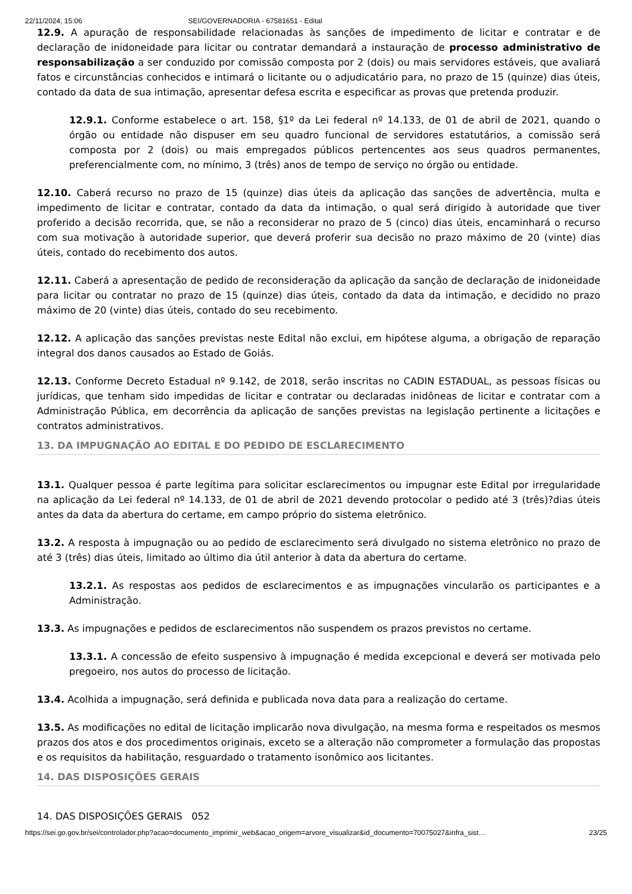22/11/2024, 15:06 SEI/GOVERNADORIA - 67581651 - Edital
12.9. A apuração de responsabilidade relacionadas às sanções de impedimento de licitar e contratar e de declaração de inidoneidade para licitar ou contratar demandará a instauração de processo administrativo de responsabilização a ser conduzido por comissão composta por 2 (dois) ou mais servidores estáveis, que avaliará fatos e circunstâncias conhecidos e intimará o licitante ou o adjudicatário para, no prazo de 15 (quinze) dias úteis, contado da data de sua intimação, apresentar defesa escrita e especificar as provas que pretenda produzir.
12.9.1. Conforme estabelece o art. 158, §1º da Lei federal nº 14.133, de 01 de abril de 2021, quando o órgão ou entidade não dispuser em seu quadro funcional de servidores estatutários, a comissão será composta por 2 (dois) ou mais empregados públicos pertencentes aos seus quadros permanentes, preferencialmente com, no mínimo, 3 (três) anos de tempo de serviço no órgão ou entidade.
12.10. Caberá recurso no prazo de 15 (quinze) dias úteis da aplicação das sanções de advertência, multa e impedimento de licitar e contratar, contado da data da intimação, o qual será dirigido à autoridade que tiver proferido a decisão recorrida, que, se não a reconsiderar no prazo de 5 (cinco) dias úteis, encaminhará o recurso com sua motivação à autoridade superior, que deverá proferir sua decisão no prazo máximo de 20 (vinte) dias úteis, contado do recebimento dos autos.
12.11. Caberá a apresentação de pedido de reconsideração da aplicação da sanção de declaração de inidoneidade para licitar ou contratar no prazo de 15 (quinze) dias úteis, contado da data da intimação, e decidido no prazo máximo de 20 (vinte) dias úteis, contado do seu recebimento.
12.12. A aplicação das sanções previstas neste Edital não exclui, em hipótese alguma, a obrigação de reparação integral dos danos causados ao Estado de Goiás.
12.13. Conforme Decreto Estadual nº 9.142, de 2018, serão inscritas no CADIN ESTADUAL, as pessoas físicas ou jurídicas, que tenham sido impedidas de licitar e contratar ou declaradas inidôneas de licitar e contratar com a Administração Pública, em decorrência da aplicação de sanções previstas na legislação pertinente a licitações e contratos administrativos.
13. DA IMPUGNAÇÃO AO EDITAL E DO PEDIDO DE ESCLARECIMENTO
13.1. Qualquer pessoa é parte legítima para solicitar esclarecimentos ou impugnar este Edital por irregularidade na aplicação da Lei federal nº 14.133, de 01 de abril de 2021 devendo protocolar o pedido até 3 (três)?dias úteis antes da data da abertura do certame, em campo próprio do sistema eletrônico.
13.2. A resposta à impugnação ou ao pedido de esclarecimento será divulgado no sistema eletrônico no prazo de até 3 (três) dias úteis, limitado ao último dia útil anterior à data da abertura do certame.
13.2.1. As respostas aos pedidos de esclarecimentos e as impugnações vincularão os participantes e a Administração.
13.3. As impugnações e pedidos de esclarecimentos não suspendem os prazos previstos no certame.
13.3.1. A concessão de efeito suspensivo à impugnação é medida excepcional e deverá ser motivada pelo pregoeiro, nos autos do processo de licitação.
13.4. Acolhida a impugnação, será definida e publicada nova data para a realização do certame.
13.5. As modificações no edital de licitação implicarão nova divulgação, na mesma forma e respeitados os mesmos prazos dos atos e dos procedimentos originais, exceto se a alteração não comprometer a formulação das propostas e os requisitos da habilitação, resguardado o tratamento isonômico aos licitantes.
14. DAS DISPOSIÇÕES GERAIS
14. DAS DISPOSIÇÕES GERAIS 052
https://sei.go.gov.br/sei/controlador.php?acao=documento_imprimir_web&acao_origem=arvore_visualizar&id_documento=70075027&infra_sist… 23/25